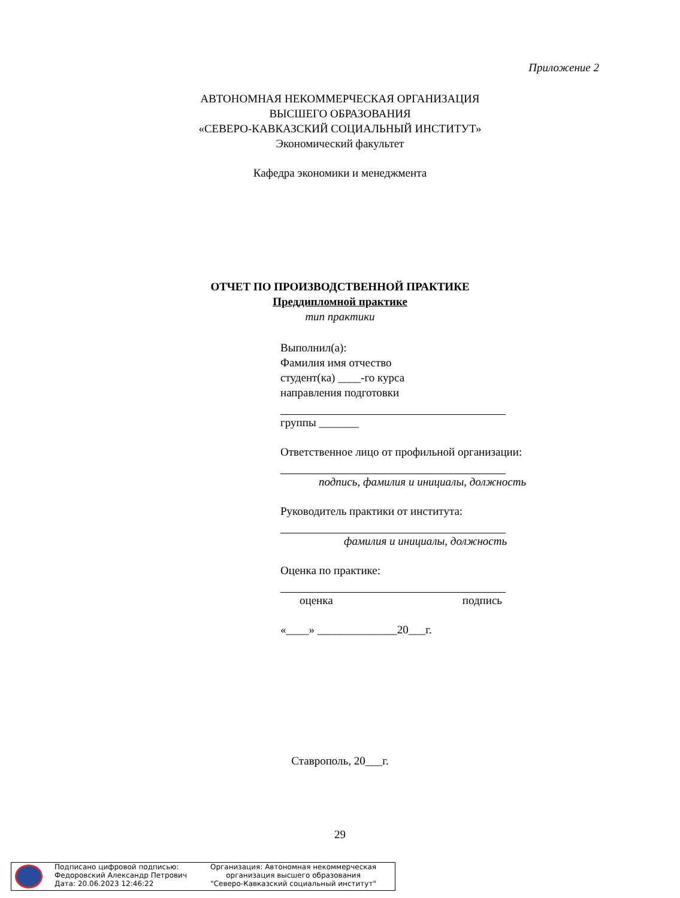Приложение 2
АВТОНОМНАЯ НЕКОММЕРЧЕСКАЯ ОРГАНИЗАЦИЯ
ВЫСШЕГО ОБРАЗОВАНИЯ
«СЕВЕРО-КАВКАЗСКИЙ СОЦИАЛЬНЫЙ ИНСТИТУТ»
Экономический факультет
Кафедра экономики и менеджмента
ОТЧЕТ ПО ПРОИЗВОДСТВЕННОЙ ПРАКТИКЕ
Преддипломной практике
тип практики
Выполнил(а):
Фамилия имя отчество
студент(ка) ____-го курса
направления подготовки
группы _______
Ответственное лицо от профильной организации:
подпись, фамилия и инициалы, должность
Руководитель практики от института:
фамилия и инициалы, должность
Оценка по практике:
оценка подпись
«____» ______________20___г.
Ставрополь, 20___г.
29
Подписано цифровой подписью:
Федоровский Александр Петрович
Дата: 20.06.2023 12:46:22
Организация: Автономная некоммерческая
организация высшего образования
"Северо-Кавказский социальный институт"